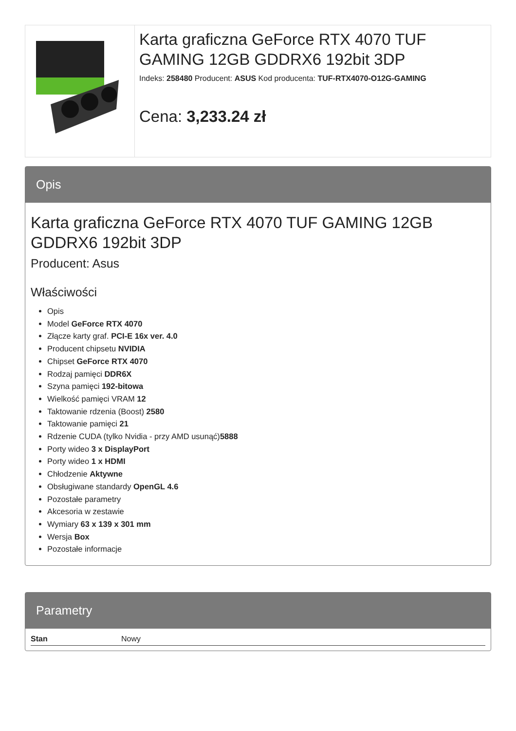Karta graficzna GeForce RTX 4070 TUF GAMING 12GB GDDRX6 192bit 3DP
Indeks: 258480 Producent: ASUS Kod producenta: TUF-RTX4070-O12G-GAMING
Cena: 3,233.24 zł
Opis
Karta graficzna GeForce RTX 4070 TUF GAMING 12GB GDDRX6 192bit 3DP
Producent: Asus
Właściwości
Opis
Model GeForce RTX 4070
Złącze karty graf. PCI-E 16x ver. 4.0
Producent chipsetu NVIDIA
Chipset GeForce RTX 4070
Rodzaj pamięci DDR6X
Szyna pamięci 192-bitowa
Wielkość pamięci VRAM 12
Taktowanie rdzenia (Boost) 2580
Taktowanie pamięci 21
Rdzenie CUDA (tylko Nvidia - przy AMD usunąć)5888
Porty wideo 3 x DisplayPort
Porty wideo 1 x HDMI
Chłodzenie Aktywne
Obsługiwane standardy OpenGL 4.6
Pozostałe parametry
Akcesoria w zestawie
Wymiary 63 x 139 x 301 mm
Wersja Box
Pozostałe informacje
Parametry
| Stan | Nowy |